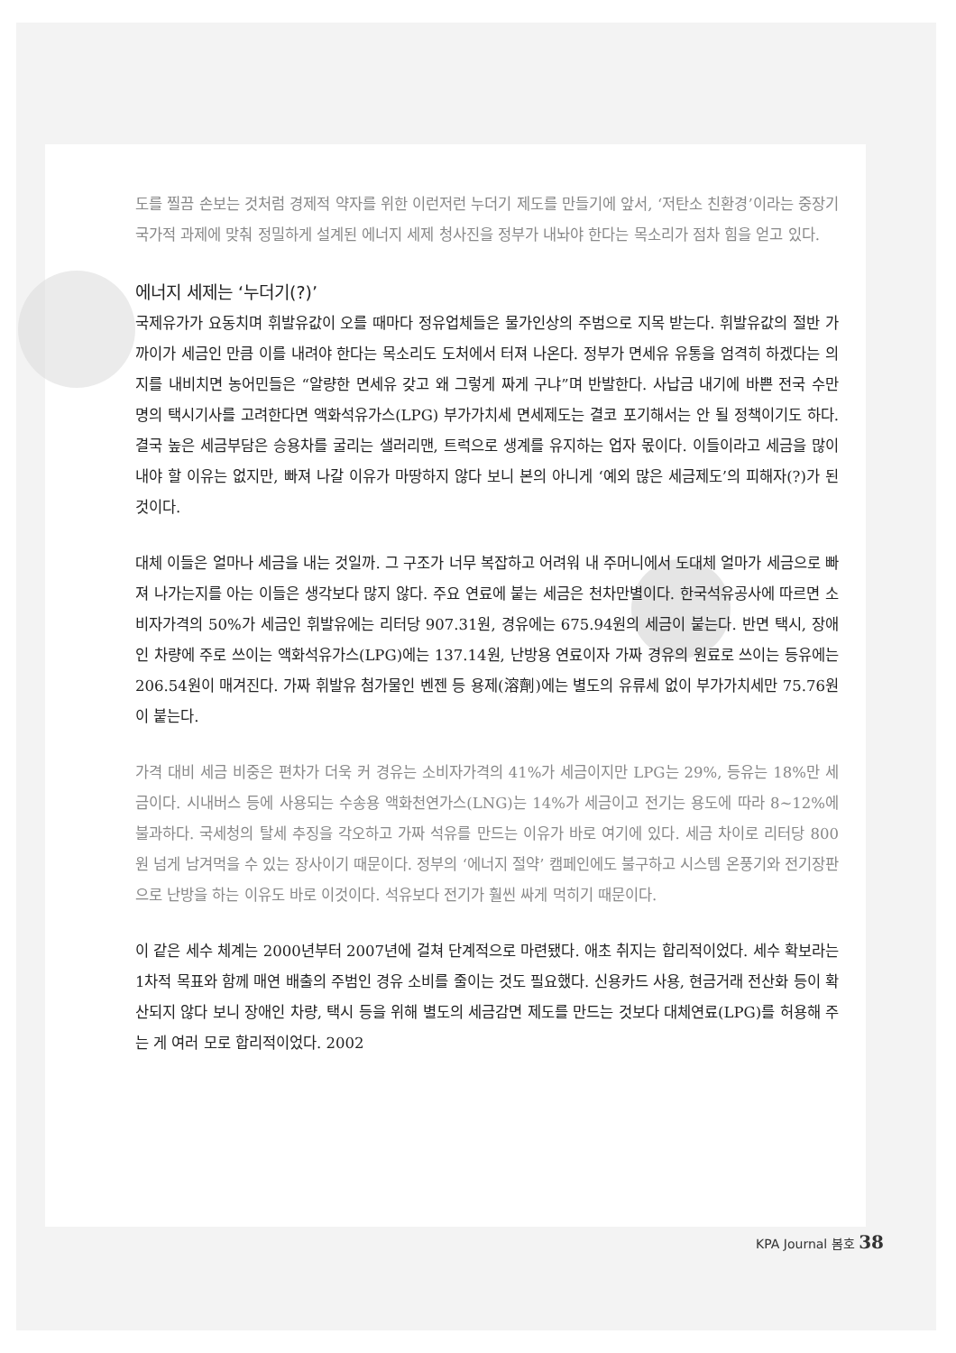도를 찔끔 손보는 것처럼 경제적 약자를 위한 이런저런 누더기 제도를 만들기에 앞서, ‘저탄소 친환경’이라는 중장기 국가적 과제에 맞춰 정밀하게 설계된 에너지 세제 청사진을 정부가 내놔야 한다는 목소리가 점차 힘을 얻고 있다.
에너지 세제는 ‘누더기(?)’
국제유가가 요동치며 휘발유값이 오를 때마다 정유업체들은 물가인상의 주범으로 지목 받는다. 휘발유값의 절반 가까이가 세금인 만큼 이를 내려야 한다는 목소리도 도처에서 터져 나온다. 정부가 면세유 유통을 엄격히 하겠다는 의지를 내비치면 농어민들은 “알량한 면세유 갖고 왜 그렇게 짜게 구냐”며 반발한다. 사납금 내기에 바쁜 전국 수만 명의 택시기사를 고려한다면 액화석유가스(LPG) 부가가치세 면세제도는 결코 포기해서는 안 될 정책이기도 하다. 결국 높은 세금부담은 승용차를 굴리는 샐러리맨, 트럭으로 생계를 유지하는 업자 몫이다. 이들이라고 세금을 많이 내야 할 이유는 없지만, 빠져 나갈 이유가 마땅하지 않다 보니 본의 아니게 ‘예외 많은 세금제도’의 피해자(?)가 된 것이다.
대체 이들은 얼마나 세금을 내는 것일까. 그 구조가 너무 복잡하고 어려워 내 주머니에서 도대체 얼마가 세금으로 빠져 나가는지를 아는 이들은 생각보다 많지 않다. 주요 연료에 붙는 세금은 천차만별이다. 한국석유공사에 따르면 소비자가격의 50%가 세금인 휘발유에는 리터당 907.31원, 경유에는 675.94원의 세금이 붙는다. 반면 택시, 장애인 차량에 주로 쓰이는 액화석유가스(LPG)에는 137.14원, 난방용 연료이자 가짜 경유의 원료로 쓰이는 등유에는 206.54원이 매겨진다. 가짜 휘발유 첨가물인 벤젠 등 용제(溶劑)에는 별도의 유류세 없이 부가가치세만 75.76원이 붙는다.
가격 대비 세금 비중은 편차가 더욱 커 경유는 소비자가격의 41%가 세금이지만 LPG는 29%, 등유는 18%만 세금이다. 시내버스 등에 사용되는 수송용 액화천연가스(LNG)는 14%가 세금이고 전기는 용도에 따라 8~12%에 불과하다. 국세청의 탈세 추징을 각오하고 가짜 석유를 만드는 이유가 바로 여기에 있다. 세금 차이로 리터당 800원 넘게 남겨먹을 수 있는 장사이기 때문이다. 정부의 ‘에너지 절약’ 캠페인에도 불구하고 시스템 온풍기와 전기장판으로 난방을 하는 이유도 바로 이것이다. 석유보다 전기가 훨씬 싸게 먹히기 때문이다.
이 같은 세수 체계는 2000년부터 2007년에 걸쳐 단계적으로 마련됐다. 애초 취지는 합리적이었다. 세수 확보라는 1차적 목표와 함께 매연 배출의 주범인 경유 소비를 줄이는 것도 필요했다. 신용카드 사용, 현금거래 전산화 등이 확산되지 않다 보니 장애인 차량, 택시 등을 위해 별도의 세금감면 제도를 만드는 것보다 대체연료(LPG)를 허용해 주는 게 여러 모로 합리적이었다. 2002
KPA Journal 봄호 38